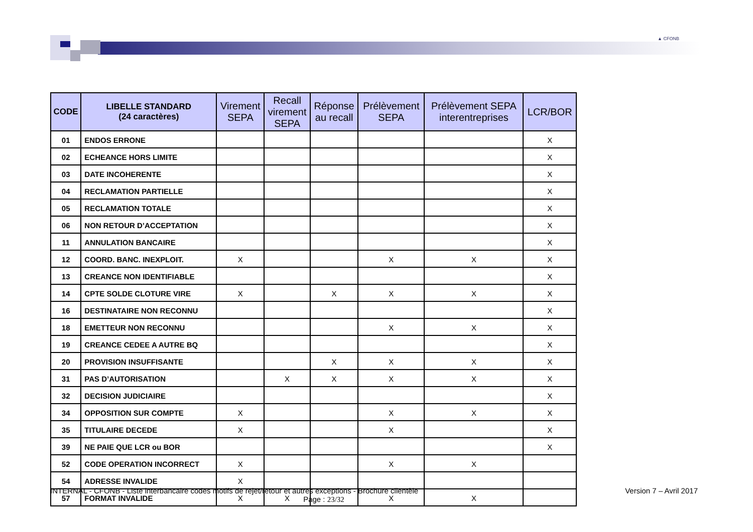▲ CFONB
| CODE | LIBELLE STANDARD (24 caractères) | Virement SEPA | Recall virement SEPA | Réponse au recall | Prélèvement SEPA | Prélèvement SEPA interentreprises | LCR/BOR |
| --- | --- | --- | --- | --- | --- | --- | --- |
| 01 | ENDOS ERRONE | | | | | | X |
| 02 | ECHEANCE HORS LIMITE | | | | | | X |
| 03 | DATE INCOHERENTE | | | | | | X |
| 04 | RECLAMATION PARTIELLE | | | | | | X |
| 05 | RECLAMATION TOTALE | | | | | | X |
| 06 | NON RETOUR D’ACCEPTATION | | | | | | X |
| 11 | ANNULATION BANCAIRE | | | | | | X |
| 12 | COORD. BANC. INEXPLOIT. | X | | | X | X | X |
| 13 | CREANCE NON IDENTIFIABLE | | | | | | X |
| 14 | CPTE SOLDE CLOTURE VIRE | X | | X | X | X | X |
| 16 | DESTINATAIRE NON RECONNU | | | | | | X |
| 18 | EMETTEUR NON RECONNU | | | | X | X | X |
| 19 | CREANCE CEDEE A AUTRE BQ | | | | | | X |
| 20 | PROVISION INSUFFISANTE | | | X | X | X | X |
| 31 | PAS D’AUTORISATION | | X | X | X | X | X |
| 32 | DECISION JUDICIAIRE | | | | | | X |
| 34 | OPPOSITION SUR COMPTE | X | | | X | X | X |
| 35 | TITULAIRE DECEDE | X | | | X | | X |
| 39 | NE PAIE QUE LCR ou BOR | | | | | | X |
| 52 | CODE OPERATION INCORRECT | X | | | X | X | |
| 54 | ADRESSE INVALIDE | X | | | | | |
| 57 | FORMAT INVALIDE | X | X | | X | X | |
INTERNAL - CFONB - Liste interbancaire codes motifs de rejet/retour et autres exceptions - Brochure clientèle Version 7 – Avril 2017
Page : 23/32